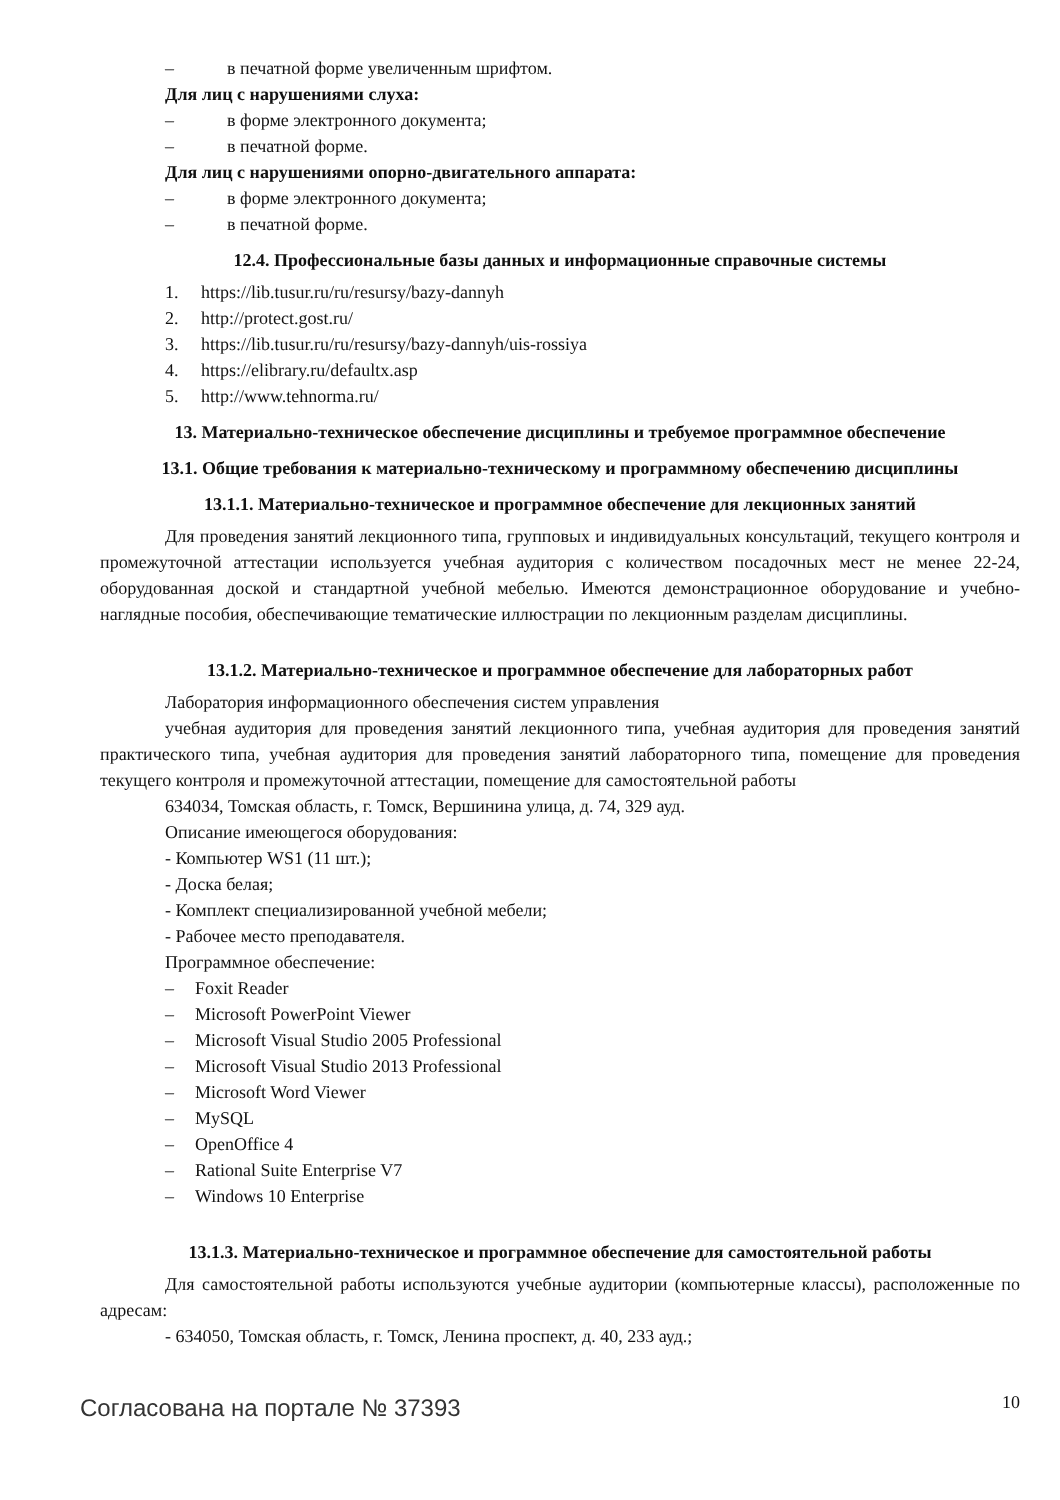– в печатной форме увеличенным шрифтом.
Для лиц с нарушениями слуха:
– в форме электронного документа;
– в печатной форме.
Для лиц с нарушениями опорно-двигательного аппарата:
– в форме электронного документа;
– в печатной форме.
12.4. Профессиональные базы данных и информационные справочные системы
1. https://lib.tusur.ru/ru/resursy/bazy-dannyh
2. http://protect.gost.ru/
3. https://lib.tusur.ru/ru/resursy/bazy-dannyh/uis-rossiya
4. https://elibrary.ru/defaultx.asp
5. http://www.tehnorma.ru/
13. Материально-техническое обеспечение дисциплины и требуемое программное обеспечение
13.1. Общие требования к материально-техническому и программному обеспечению дисциплины
13.1.1. Материально-техническое и программное обеспечение для лекционных занятий
Для проведения занятий лекционного типа, групповых и индивидуальных консультаций, текущего контроля и промежуточной аттестации используется учебная аудитория с количеством посадочных мест не менее 22-24, оборудованная доской и стандартной учебной мебелью. Имеются демонстрационное оборудование и учебно-наглядные пособия, обеспечивающие тематические иллюстрации по лекционным разделам дисциплины.
13.1.2. Материально-техническое и программное обеспечение для лабораторных работ
Лаборатория информационного обеспечения систем управления
учебная аудитория для проведения занятий лекционного типа, учебная аудитория для проведения занятий практического типа, учебная аудитория для проведения занятий лабораторного типа, помещение для проведения текущего контроля и промежуточной аттестации, помещение для самостоятельной работы
634034, Томская область, г. Томск, Вершинина улица, д. 74, 329 ауд.
Описание имеющегося оборудования:
- Компьютер WS1 (11 шт.);
- Доска белая;
- Комплект специализированной учебной мебели;
- Рабочее место преподавателя.
Программное обеспечение:
– Foxit Reader
– Microsoft PowerPoint Viewer
– Microsoft Visual Studio 2005 Professional
– Microsoft Visual Studio 2013 Professional
– Microsoft Word Viewer
– MySQL
– OpenOffice 4
– Rational Suite Enterprise V7
– Windows 10 Enterprise
13.1.3. Материально-техническое и программное обеспечение для самостоятельной работы
Для самостоятельной работы используются учебные аудитории (компьютерные классы), расположенные по адресам:
- 634050, Томская область, г. Томск, Ленина проспект, д. 40, 233 ауд.;
Согласована на портале № 37393
10